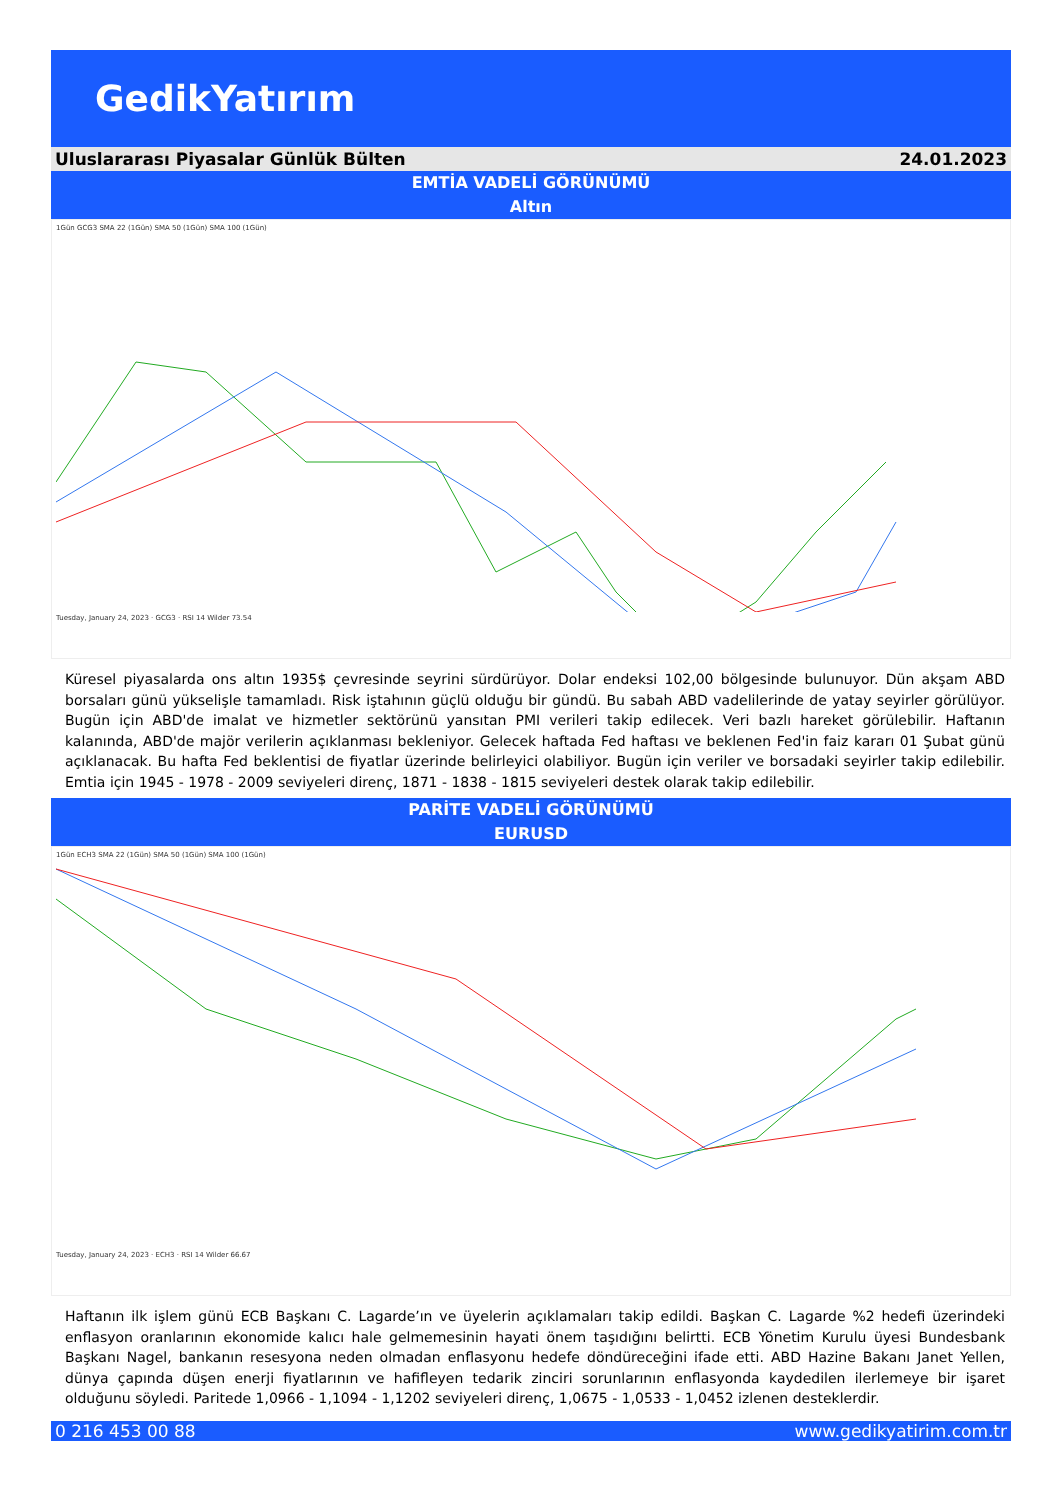GedikYatırım
Uluslararası Piyasalar Günlük Bülten 24.01.2023
EMTİA VADELİ GÖRÜNÜMÜ
Altın
1Gün GCG3 SMA 22 (1Gün) SMA 50 (1Gün) SMA 100 (1Gün)
Tuesday, January 24, 2023 · GCG3 · RSI 14 Wilder 73.54
Küresel piyasalarda ons altın 1935$ çevresinde seyrini sürdürüyor. Dolar endeksi 102,00 bölgesinde bulunuyor. Dün akşam ABD borsaları günü yükselişle tamamladı. Risk iştahının güçlü olduğu bir gündü. Bu sabah ABD vadelilerinde de yatay seyirler görülüyor. Bugün için ABD'de imalat ve hizmetler sektörünü yansıtan PMI verileri takip edilecek. Veri bazlı hareket görülebilir. Haftanın kalanında, ABD'de majör verilerin açıklanması bekleniyor. Gelecek haftada Fed haftası ve beklenen Fed'in faiz kararı 01 Şubat günü açıklanacak. Bu hafta Fed beklentisi de fiyatlar üzerinde belirleyici olabiliyor. Bugün için veriler ve borsadaki seyirler takip edilebilir. Emtia için 1945 - 1978 - 2009 seviyeleri direnç, 1871 - 1838 - 1815 seviyeleri destek olarak takip edilebilir.
PARİTE VADELİ GÖRÜNÜMÜ
EURUSD
1Gün ECH3 SMA 22 (1Gün) SMA 50 (1Gün) SMA 100 (1Gün)
Tuesday, January 24, 2023 · ECH3 · RSI 14 Wilder 66.67
Haftanın ilk işlem günü ECB Başkanı C. Lagarde’ın ve üyelerin açıklamaları takip edildi. Başkan C. Lagarde %2 hedefi üzerindeki enflasyon oranlarının ekonomide kalıcı hale gelmemesinin hayati önem taşıdığını belirtti. ECB Yönetim Kurulu üyesi Bundesbank Başkanı Nagel, bankanın resesyona neden olmadan enflasyonu hedefe döndüreceğini ifade etti. ABD Hazine Bakanı Janet Yellen, dünya çapında düşen enerji fiyatlarının ve hafifleyen tedarik zinciri sorunlarının enflasyonda kaydedilen ilerlemeye bir işaret olduğunu söyledi. Paritede 1,0966 - 1,1094 - 1,1202 seviyeleri direnç, 1,0675 - 1,0533 - 1,0452 izlenen desteklerdir.
0 216 453 00 88 www.gedikyatirim.com.tr